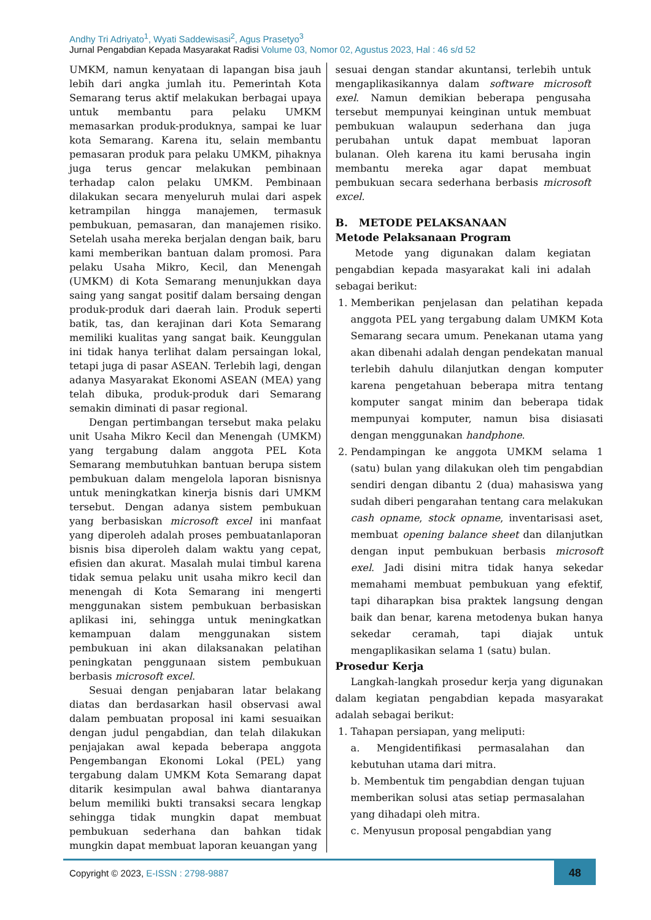Andhy Tri Adriyato<sup>1</sup>, Wyati Saddewisasi<sup>2</sup>, Agus Prasetyo<sup>3</sup>
Jurnal Pengabdian Kepada Masyarakat Radisi Volume 03, Nomor 02, Agustus 2023, Hal : 46 s/d 52
UMKM, namun kenyataan di lapangan bisa jauh lebih dari angka jumlah itu. Pemerintah Kota Semarang terus aktif melakukan berbagai upaya untuk membantu para pelaku UMKM memasarkan produk-produknya, sampai ke luar kota Semarang. Karena itu, selain membantu pemasaran produk para pelaku UMKM, pihaknya juga terus gencar melakukan pembinaan terhadap calon pelaku UMKM. Pembinaan dilakukan secara menyeluruh mulai dari aspek ketrampilan hingga manajemen, termasuk pembukuan, pemasaran, dan manajemen risiko. Setelah usaha mereka berjalan dengan baik, baru kami memberikan bantuan dalam promosi. Para pelaku Usaha Mikro, Kecil, dan Menengah (UMKM) di Kota Semarang menunjukkan daya saing yang sangat positif dalam bersaing dengan produk-produk dari daerah lain. Produk seperti batik, tas, dan kerajinan dari Kota Semarang memiliki kualitas yang sangat baik. Keunggulan ini tidak hanya terlihat dalam persaingan lokal, tetapi juga di pasar ASEAN. Terlebih lagi, dengan adanya Masyarakat Ekonomi ASEAN (MEA) yang telah dibuka, produk-produk dari Semarang semakin diminati di pasar regional.
Dengan pertimbangan tersebut maka pelaku unit Usaha Mikro Kecil dan Menengah (UMKM) yang tergabung dalam anggota PEL Kota Semarang membutuhkan bantuan berupa sistem pembukuan dalam mengelola laporan bisnisnya untuk meningkatkan kinerja bisnis dari UMKM tersebut. Dengan adanya sistem pembukuan yang berbasiskan microsoft excel ini manfaat yang diperoleh adalah proses pembuatanlaporan bisnis bisa diperoleh dalam waktu yang cepat, efisien dan akurat. Masalah mulai timbul karena tidak semua pelaku unit usaha mikro kecil dan menengah di Kota Semarang ini mengerti menggunakan sistem pembukuan berbasiskan aplikasi ini, sehingga untuk meningkatkan kemampuan dalam menggunakan sistem pembukuan ini akan dilaksanakan pelatihan peningkatan penggunaan sistem pembukuan berbasis microsoft excel.
Sesuai dengan penjabaran latar belakang diatas dan berdasarkan hasil observasi awal dalam pembuatan proposal ini kami sesuaikan dengan judul pengabdian, dan telah dilakukan penjajakan awal kepada beberapa anggota Pengembangan Ekonomi Lokal (PEL) yang tergabung dalam UMKM Kota Semarang dapat ditarik kesimpulan awal bahwa diantaranya belum memiliki bukti transaksi secara lengkap sehingga tidak mungkin dapat membuat pembukuan sederhana dan bahkan tidak mungkin dapat membuat laporan keuangan yang
sesuai dengan standar akuntansi, terlebih untuk mengaplikasikannya dalam software microsoft exel. Namun demikian beberapa pengusaha tersebut mempunyai keinginan untuk membuat pembukuan walaupun sederhana dan juga perubahan untuk dapat membuat laporan bulanan. Oleh karena itu kami berusaha ingin membantu mereka agar dapat membuat pembukuan secara sederhana berbasis microsoft excel.
B. METODE PELAKSANAAN
Metode Pelaksanaan Program
Metode yang digunakan dalam kegiatan pengabdian kepada masyarakat kali ini adalah sebagai berikut:
1. Memberikan penjelasan dan pelatihan kepada anggota PEL yang tergabung dalam UMKM Kota Semarang secara umum. Penekanan utama yang akan dibenahi adalah dengan pendekatan manual terlebih dahulu dilanjutkan dengan komputer karena pengetahuan beberapa mitra tentang komputer sangat minim dan beberapa tidak mempunyai komputer, namun bisa disiasati dengan menggunakan handphone.
2. Pendampingan ke anggota UMKM selama 1 (satu) bulan yang dilakukan oleh tim pengabdian sendiri dengan dibantu 2 (dua) mahasiswa yang sudah diberi pengarahan tentang cara melakukan cash opname, stock opname, inventarisasi aset, membuat opening balance sheet dan dilanjutkan dengan input pembukuan berbasis microsoft exel. Jadi disini mitra tidak hanya sekedar memahami membuat pembukuan yang efektif, tapi diharapkan bisa praktek langsung dengan baik dan benar, karena metodenya bukan hanya sekedar ceramah, tapi diajak untuk mengaplikasikan selama 1 (satu) bulan.
Prosedur Kerja
Langkah-langkah prosedur kerja yang digunakan dalam kegiatan pengabdian kepada masyarakat adalah sebagai berikut:
1. Tahapan persiapan, yang meliputi:
a. Mengidentifikasi permasalahan dan kebutuhan utama dari mitra.
b. Membentuk tim pengabdian dengan tujuan memberikan solusi atas setiap permasalahan yang dihadapi oleh mitra.
c. Menyusun proposal pengabdian yang
Copyright © 2023, E-ISSN : 2798-9887
48